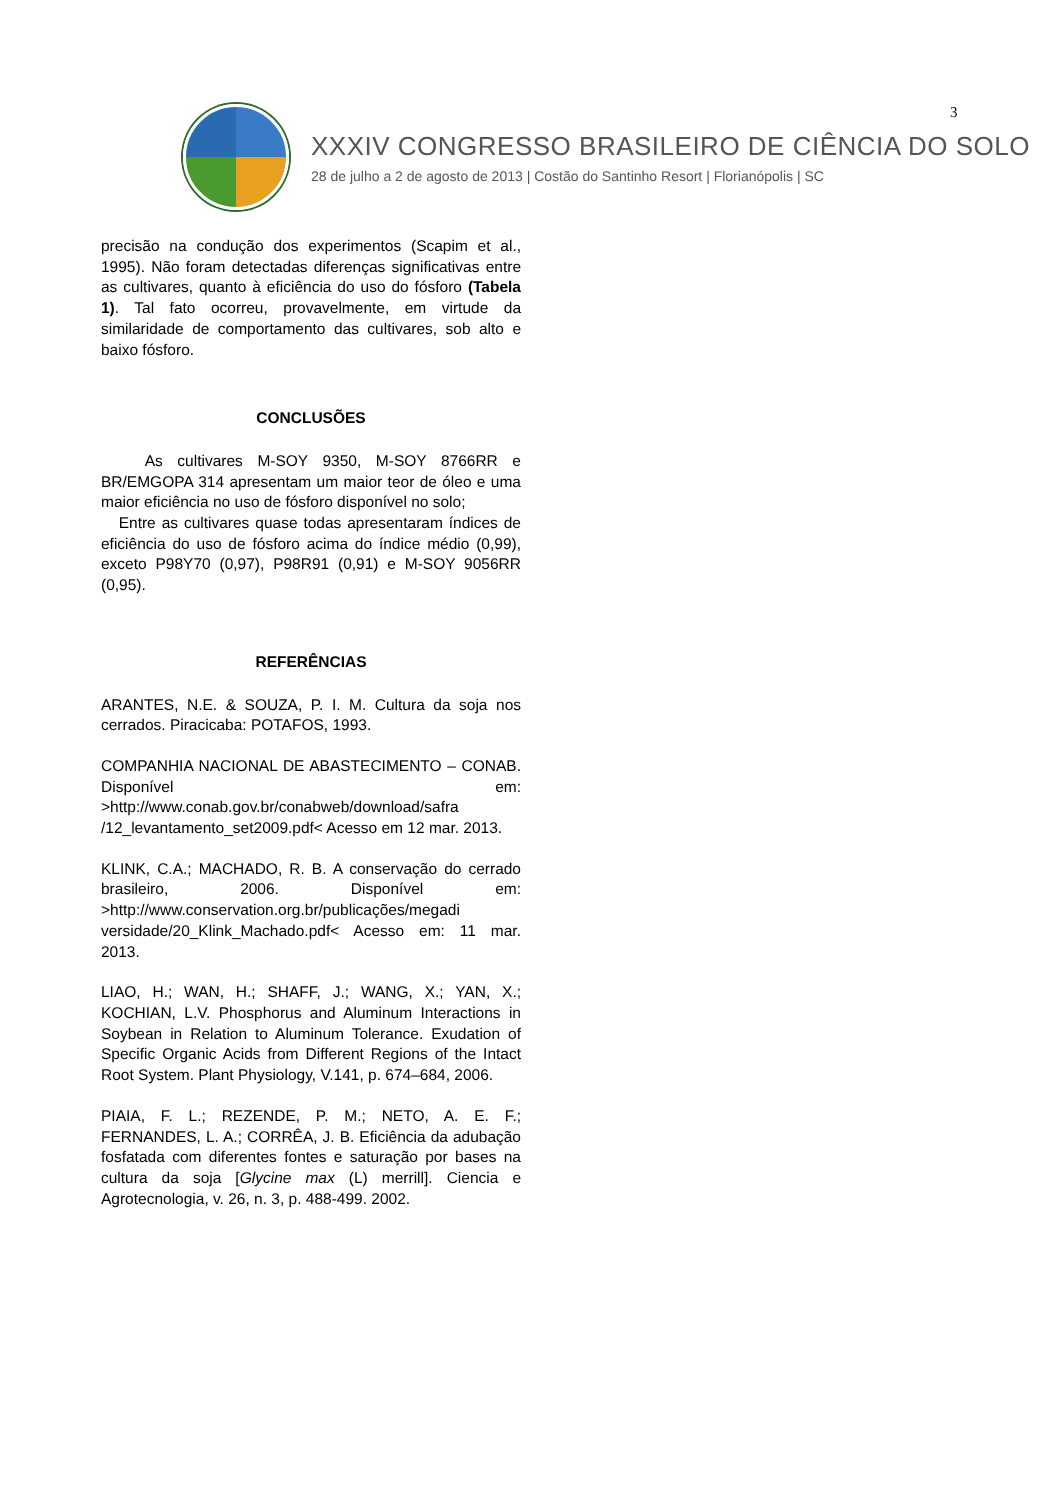3
XXXIV CONGRESSO BRASILEIRO DE CIÊNCIA DO SOLO
28 de julho a 2 de agosto de 2013 | Costão do Santinho Resort | Florianópolis | SC
precisão na condução dos experimentos (Scapim et al., 1995). Não foram detectadas diferenças significativas entre as cultivares, quanto à eficiência do uso do fósforo (Tabela 1). Tal fato ocorreu, provavelmente, em virtude da similaridade de comportamento das cultivares, sob alto e baixo fósforo.
CONCLUSÕES
As cultivares M-SOY 9350, M-SOY 8766RR e BR/EMGOPA 314 apresentam um maior teor de óleo e uma maior eficiência no uso de fósforo disponível no solo;
Entre as cultivares quase todas apresentaram índices de eficiência do uso de fósforo acima do índice médio (0,99), exceto P98Y70 (0,97), P98R91 (0,91) e M-SOY 9056RR (0,95).
REFERÊNCIAS
ARANTES, N.E. & SOUZA, P. I. M. Cultura da soja nos cerrados. Piracicaba: POTAFOS, 1993.
COMPANHIA NACIONAL DE ABASTECIMENTO – CONAB. Disponível em: >http://www.conab.gov.br/conabweb/download/safra /12_levantamento_set2009.pdf< Acesso em 12 mar. 2013.
KLINK, C.A.; MACHADO, R. B. A conservação do cerrado brasileiro, 2006. Disponível em: >http://www.conservation.org.br/publicações/megadi versidade/20_Klink_Machado.pdf< Acesso em: 11 mar. 2013.
LIAO, H.; WAN, H.; SHAFF, J.; WANG, X.; YAN, X.; KOCHIAN, L.V. Phosphorus and Aluminum Interactions in Soybean in Relation to Aluminum Tolerance. Exudation of Specific Organic Acids from Different Regions of the Intact Root System. Plant Physiology, V.141, p. 674–684, 2006.
PIAIA, F. L.; REZENDE, P. M.; NETO, A. E. F.; FERNANDES, L. A.; CORRÊA, J. B. Eficiência da adubação fosfatada com diferentes fontes e saturação por bases na cultura da soja [Glycine max (L) merrill]. Ciencia e Agrotecnologia, v. 26, n. 3, p. 488-499. 2002.